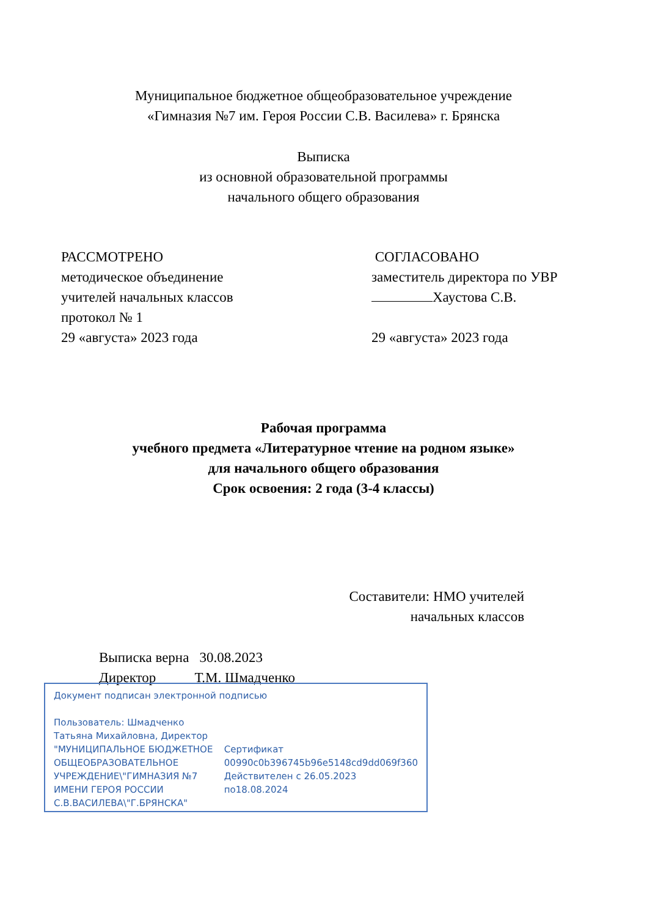Муниципальное бюджетное общеобразовательное учреждение
«Гимназия №7 им. Героя России С.В. Василева» г. Брянска
Выписка
из основной образовательной программы
начального общего образования
РАССМОТРЕНО
методическое объединение
учителей начальных классов
протокол № 1
29 «августа» 2023 года
СОГЛАСОВАНО
заместитель директора по УВР
Хаустова С.В.
29 «августа» 2023 года
Рабочая программа
учебного предмета «Литературное чтение на родном языке»
для начального общего образования
Срок освоения: 2 года (3-4 классы)
Составители: НМО учителей
начальных классов
Выписка верна 30.08.2023
Директор Т.М. Шмадченко
Документ подписан электронной подписью
Пользователь: Шмадченко Татьяна Михайловна, Директор
"МУНИЦИПАЛЬНОЕ БЮДЖЕТНОЕ ОБЩЕОБРАЗОВАТЕЛЬНОЕ УЧРЕЖДЕНИЕ\"ГИМНАЗИЯ №7 ИМЕНИ ГЕРОЯ РОССИИ С.В.ВАСИЛЕВА\"Г.БРЯНСКА"
Сертификат
00990c0b396745b96e5148cd9dd069f360
Действителен с 26.05.2023 по18.08.2024